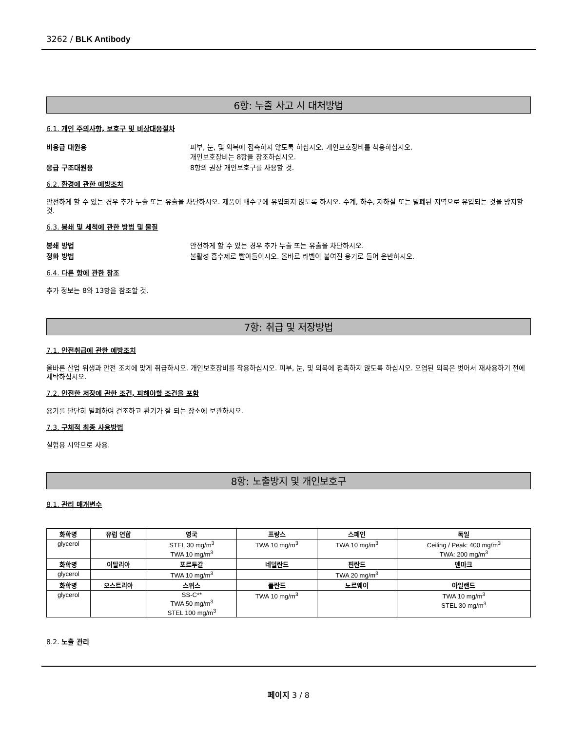3262 / BLK Antibody
6항: 누출 사고 시 대처방법
6.1. 개인 주의사항, 보호구 및 비상대응절차
비응급 대원용 피부, 눈, 및 의복에 접촉하지 않도록 하십시오. 개인보호장비를 착용하십시오.
개인보호장비는 8항을 참조하십시오.
응급 구조대원용 8항의 권장 개인보호구를 사용할 것.
6.2. 환경에 관한 예방조치
안전하게 할 수 있는 경우 추가 누출 또는 유출을 차단하시오. 제품이 배수구에 유입되지 않도록 하시오. 수계, 하수, 지하실 또는 밀폐된 지역으로 유입되는 것을 방지할 것.
6.3. 봉쇄 및 세척에 관한 방법 및 물질
봉쇄 방법 안전하게 할 수 있는 경우 추가 누출 또는 유출을 차단하시오.
정화 방법 불활성 흡수제로 빨아들이시오. 올바로 라벨이 붙여진 용기로 들어 운반하시오.
6.4. 다른 항에 관한 참조
추가 정보는 8와 13항을 참조할 것.
7항: 취급 및 저장방법
7.1. 안전취급에 관한 예방조치
올바른 산업 위생과 안전 조치에 맞게 취급하시오. 개인보호장비를 착용하십시오. 피부, 눈, 및 의복에 접촉하지 않도록 하십시오. 오염된 의복은 벗어서 재사용하기 전에 세탁하십시오.
7.2. 안전한 저장에 관한 조건, 피해야할 조건을 포함
용기를 단단히 밀폐하여 건조하고 환기가 잘 되는 장소에 보관하시오.
7.3. 구체적 최종 사용방법
실험용 시약으로 사용.
8항: 노출방지 및 개인보호구
8.1. 관리 매개변수
| 화학명 | 유럽 연합 | 영국 | 프랑스 | 스페인 | 독일 |
| --- | --- | --- | --- | --- | --- |
| glycerol | | STEL 30 mg/m<sup>3</sup> TWA 10 mg/m<sup>3</sup> | TWA 10 mg/m<sup>3</sup> | TWA 10 mg/m<sup>3</sup> | Ceiling / Peak: 400 mg/m<sup>3</sup> TWA: 200 mg/m<sup>3</sup> |
| 화학명 | 이탈리아 | 포르투갈 | 네덜란드 | 핀란드 | 덴마크 |
| glycerol | | TWA 10 mg/m<sup>3</sup> | | TWA 20 mg/m<sup>3</sup> | |
| 화학명 | 오스트리아 | 스위스 | 폴란드 | 노르웨이 | 아일랜드 |
| glycerol | | SS-C** TWA 50 mg/m<sup>3</sup> STEL 100 mg/m<sup>3</sup> | TWA 10 mg/m<sup>3</sup> | | TWA 10 mg/m<sup>3</sup> STEL 30 mg/m<sup>3</sup> |
8.2. 노출 관리
페이지 3 / 8